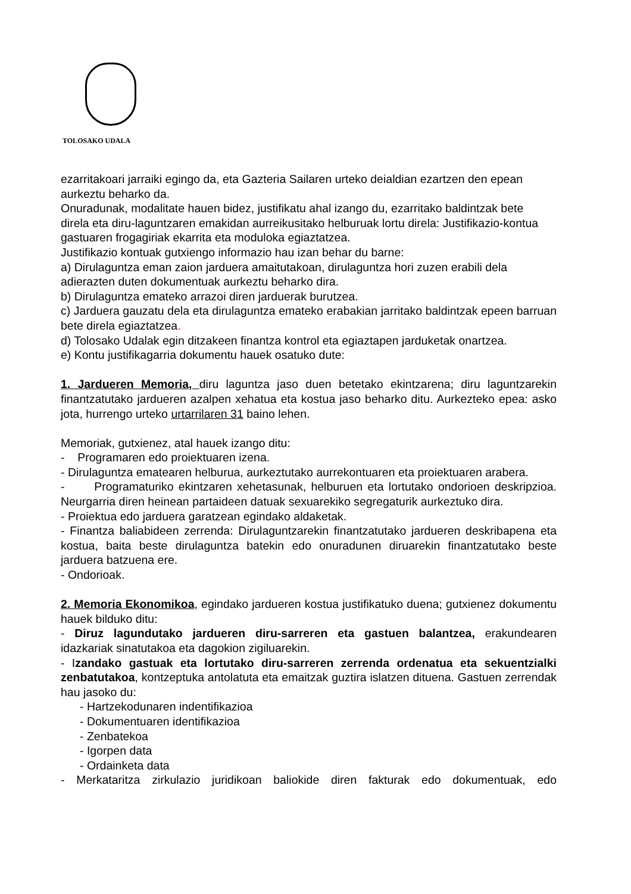TOLOSAKO UDALA
ezarritakoari jarraiki egingo da, eta Gazteria Sailaren urteko deialdian ezartzen den epean aurkeztu beharko da.
Onuradunak, modalitate hauen bidez, justifikatu ahal izango du, ezarritako baldintzak bete
direla eta diru-laguntzaren emakidan aurreikusitako helburuak lortu direla: Justifikazio-kontua gastuaren frogagiriak ekarrita eta moduloka egiaztatzea.
Justifikazio kontuak gutxiengo informazio hau izan behar du barne:
a) Dirulaguntza eman zaion jarduera amaitutakoan, dirulaguntza hori zuzen erabili dela adierazten duten dokumentuak aurkeztu beharko dira.
b) Dirulaguntza emateko arrazoi diren jarduerak burutzea.
c) Jarduera gauzatu dela eta dirulaguntza emateko erabakian jarritako baldintzak epeen barruan bete direla egiaztatzea.
d) Tolosako Udalak egin ditzakeen finantza kontrol eta egiaztapen jarduketak onartzea.
e) Kontu justifikagarria dokumentu hauek osatuko dute:
1. Jardueren Memoria, diru laguntza jaso duen betetako ekintzarena; diru laguntzarekin finantzatutako jardueren azalpen xehatua eta kostua jaso beharko ditu. Aurkezteko epea: asko jota, hurrengo urteko urtarrilaren 31 baino lehen.
Memoriak, gutxienez, atal hauek izango ditu:
- Programaren edo proiektuaren izena.
- Dirulaguntza ematearen helburua, aurkeztutako aurrekontuaren eta proiektuaren arabera.
- Programaturiko ekintzaren xehetasunak, helburuen eta lortutako ondorioen deskripzioa. Neurgarria diren heinean partaideen datuak sexuarekiko segregaturik aurkeztuko dira.
- Proiektua edo jarduera garatzean egindako aldaketak.
- Finantza baliabideen zerrenda: Dirulaguntzarekin finantzatutako jardueren deskribapena eta kostua, baita beste dirulaguntza batekin edo onuradunen diruarekin finantzatutako beste jarduera batzuena ere.
- Ondorioak.
2. Memoria Ekonomikoa, egindako jardueren kostua justifikatuko duena; gutxienez dokumentu hauek bilduko ditu:
- Diruz lagundutako jardueren diru-sarreren eta gastuen balantzea, erakundearen idazkariak sinatutakoa eta dagokion zigiluarekin.
- Izandako gastuak eta lortutako diru-sarreren zerrenda ordenatua eta sekuentzialki zenbatutakoa, kontzeptuka antolatuta eta emaitzak guztira islatzen dituena. Gastuen zerrendak hau jasoko du:
- Hartzekodunaren indentifikazioa
- Dokumentuaren identifikazioa
- Zenbatekoa
- Igorpen data
- Ordainketa data
- Merkataritza zirkulazio juridikoan baliokide diren fakturak edo dokumentuak, edo